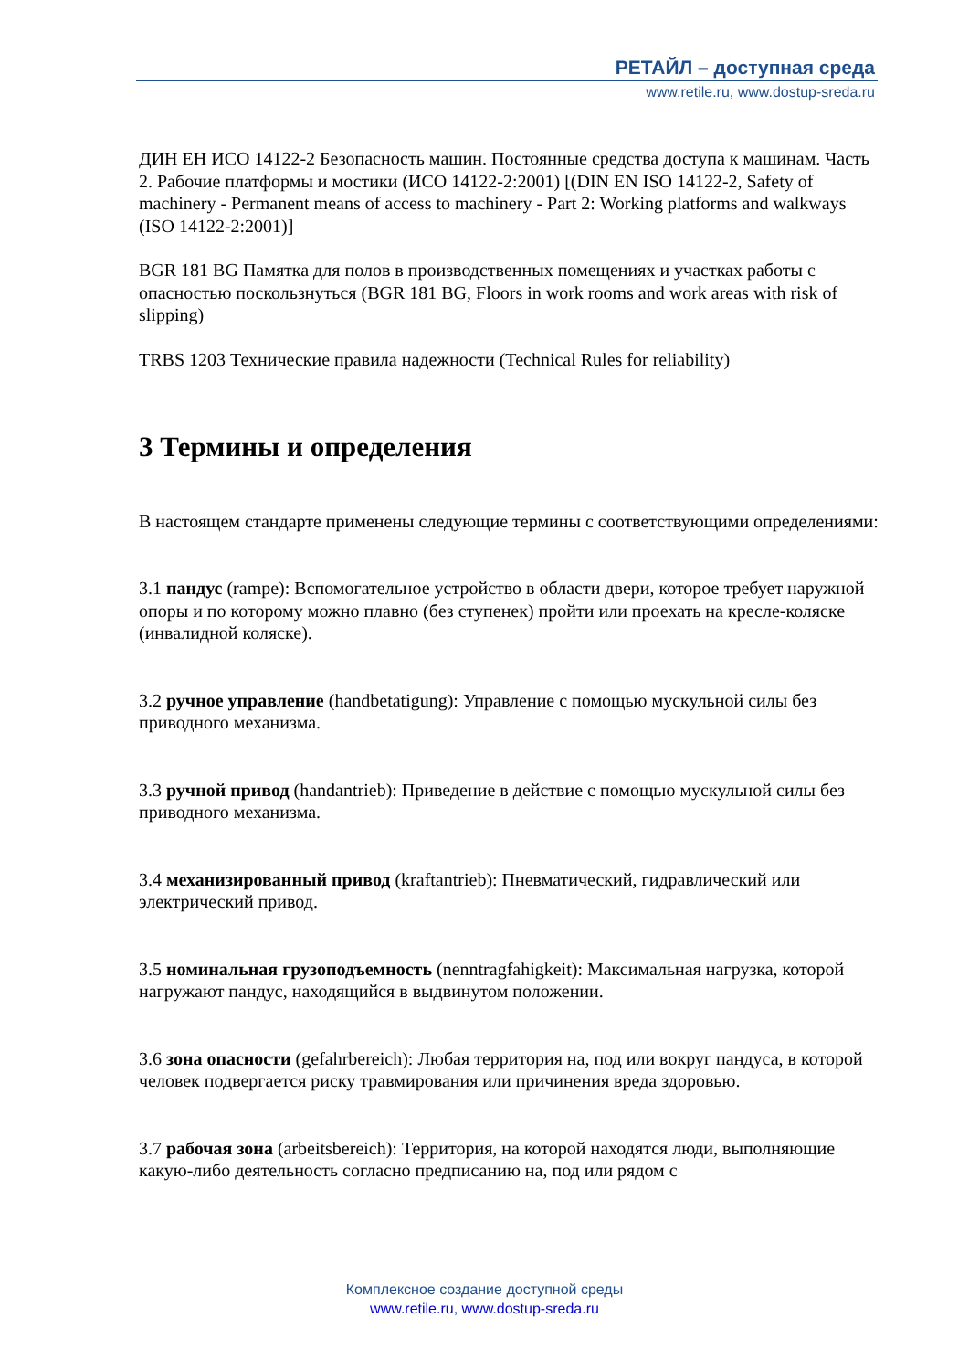РЕТАЙЛ – доступная среда
www.retile.ru, www.dostup-sreda.ru
ДИН ЕН ИСО 14122-2 Безопасность машин. Постоянные средства доступа к машинам. Часть 2. Рабочие платформы и мостики (ИСО 14122-2:2001) [(DIN EN ISO 14122-2, Safety of machinery - Permanent means of access to machinery - Part 2: Working platforms and walkways (ISO 14122-2:2001)]
BGR 181 BG Памятка для полов в производственных помещениях и участках работы с опасностью поскользнуться (BGR 181 BG, Floors in work rooms and work areas with risk of slipping)
TRBS 1203 Технические правила надежности (Technical Rules for reliability)
3 Термины и определения
В настоящем стандарте применены следующие термины с соответствующими определениями:
3.1 пандус (rampe): Вспомогательное устройство в области двери, которое требует наружной опоры и по которому можно плавно (без ступенек) пройти или проехать на кресле-коляске (инвалидной коляске).
3.2 ручное управление (handbetatigung): Управление с помощью мускульной силы без приводного механизма.
3.3 ручной привод (handantrieb): Приведение в действие с помощью мускульной силы без приводного механизма.
3.4 механизированный привод (kraftantrieb): Пневматический, гидравлический или электрический привод.
3.5 номинальная грузоподъемность (nenntragfahigkeit): Максимальная нагрузка, которой нагружают пандус, находящийся в выдвинутом положении.
3.6 зона опасности (gefahrbereich): Любая территория на, под или вокруг пандуса, в которой человек подвергается риску травмирования или причинения вреда здоровью.
3.7 рабочая зона (arbeitsbereich): Территория, на которой находятся люди, выполняющие какую-либо деятельность согласно предписанию на, под или рядом с
Комплексное создание доступной среды
www.retile.ru, www.dostup-sreda.ru